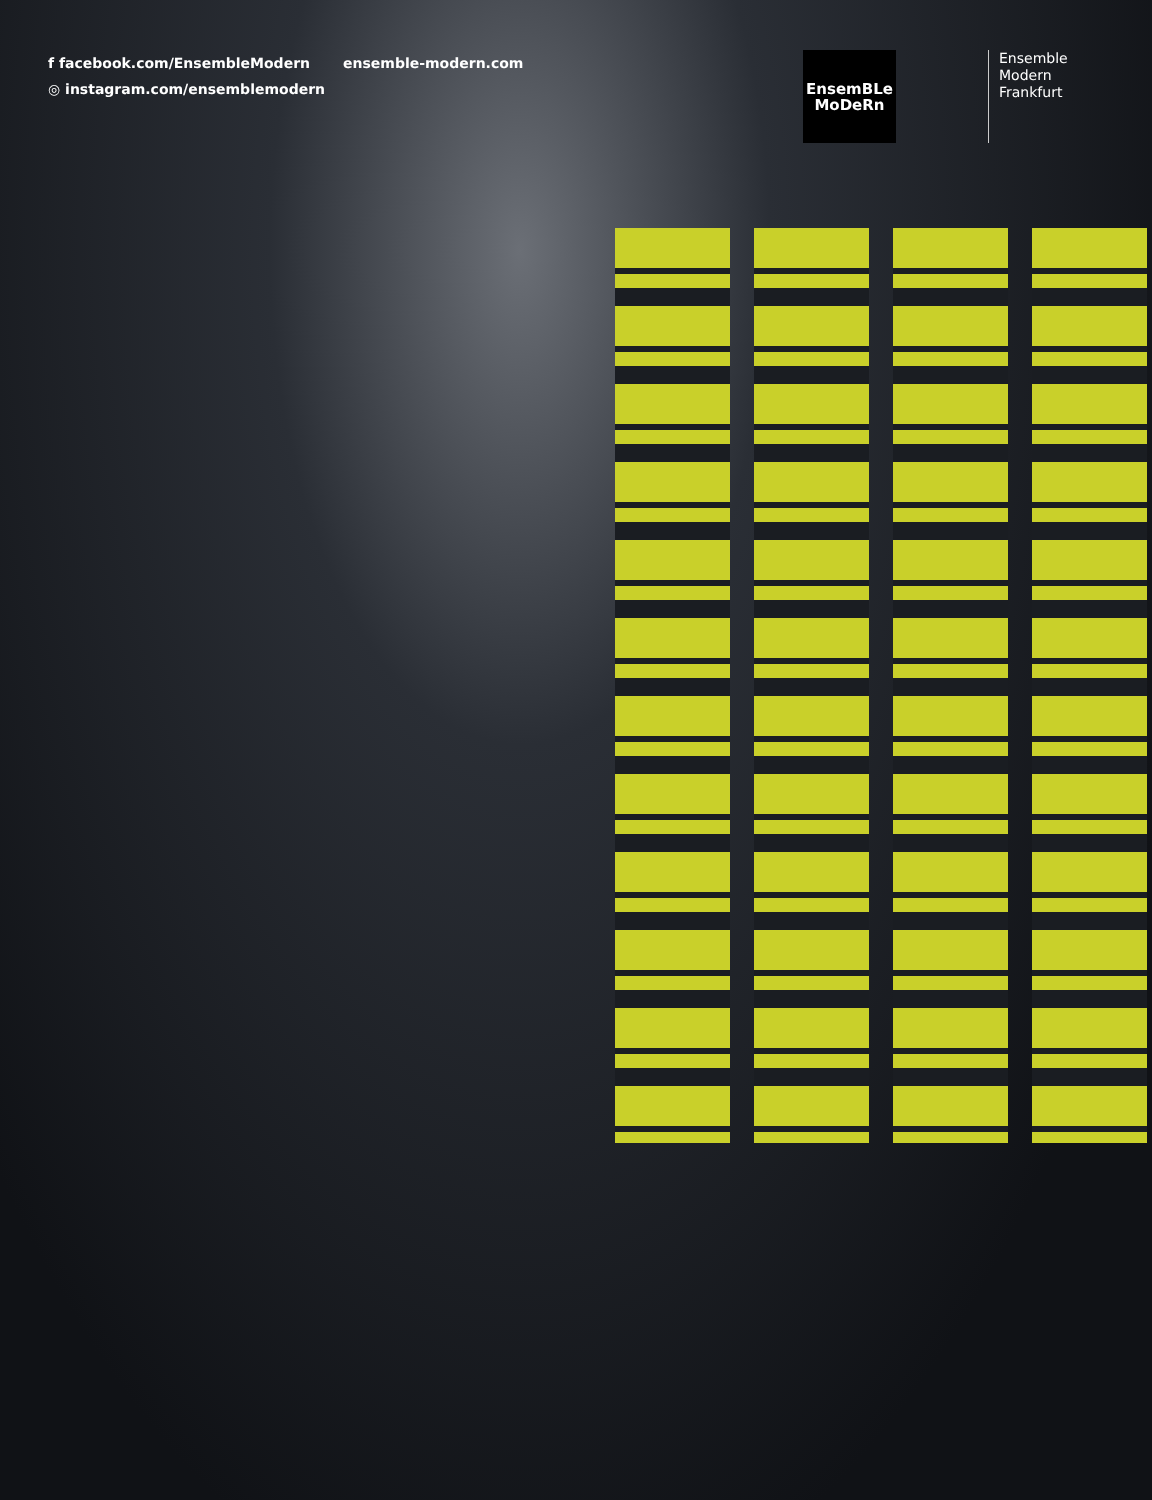f facebook.com/EnsembleModern
◎ instagram.com/ensemblemodern
ensemble-modern.com
EnsemBLe
MoDeRn
Ensemble
Modern
Frankfurt